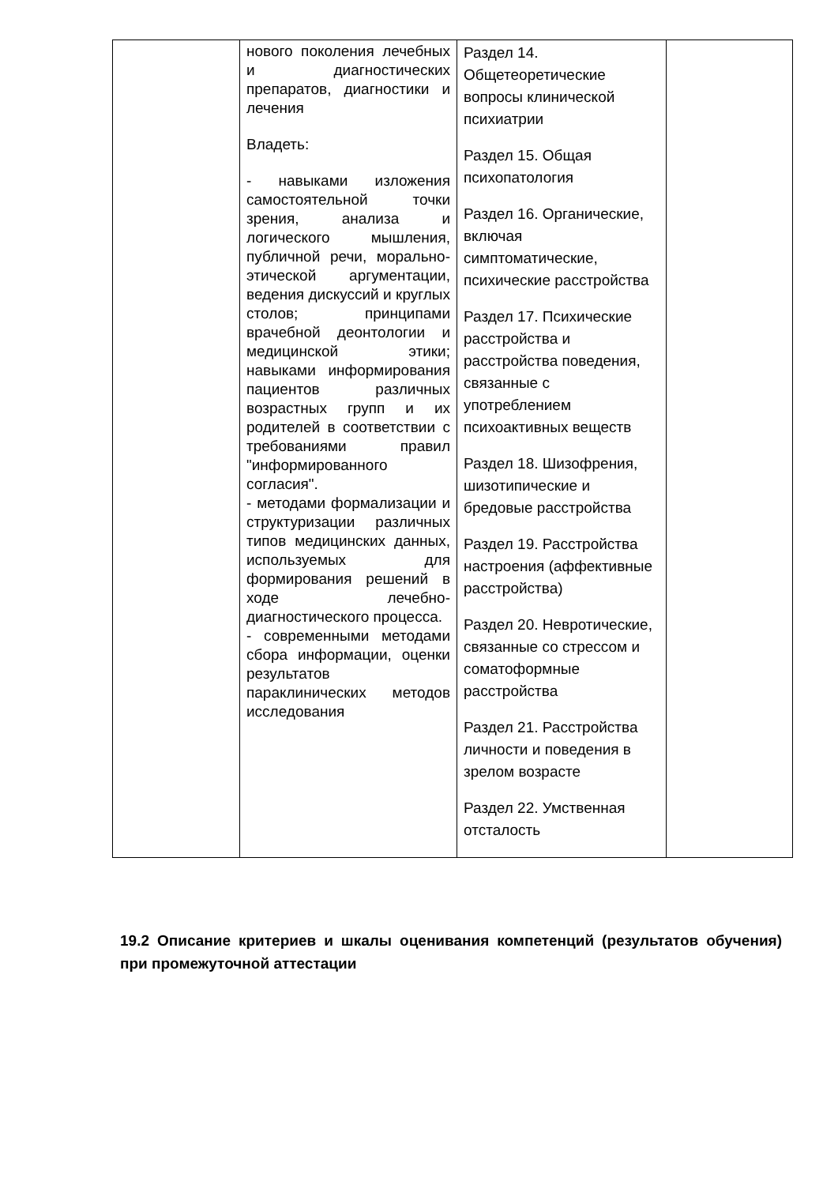| | нового поколения лечебных и диагностических препаратов, диагностики и лечения Владеть: - навыками изложения самостоятельной точки зрения, анализа и логического мышления, публичной речи, морально-этической аргументации, ведения дискуссий и круглых столов; принципами врачебной деонтологии и медицинской этики; навыками информирования пациентов различных возрастных групп и их родителей в соответствии с требованиями правил "информированного согласия". - методами формализации и структуризации различных типов медицинских данных, используемых для формирования решений в ходе лечебно-диагностического процесса. - современными методами сбора информации, оценки результатов параклинических методов исследования | Раздел 14. Общетеоретические вопросы клинической психиатрии Раздел 15. Общая психопатология Раздел 16. Органические, включая симптоматические, психические расстройства Раздел 17. Психические расстройства и расстройства поведения, связанные с употреблением психоактивных веществ Раздел 18. Шизофрения, шизотипические и бредовые расстройства Раздел 19. Расстройства настроения (аффективные расстройства) Раздел 20. Невротические, связанные со стрессом и соматоформные расстройства Раздел 21. Расстройства личности и поведения в зрелом возрасте Раздел 22. Умственная отсталость | |
19.2 Описание критериев и шкалы оценивания компетенций (результатов обучения) при промежуточной аттестации